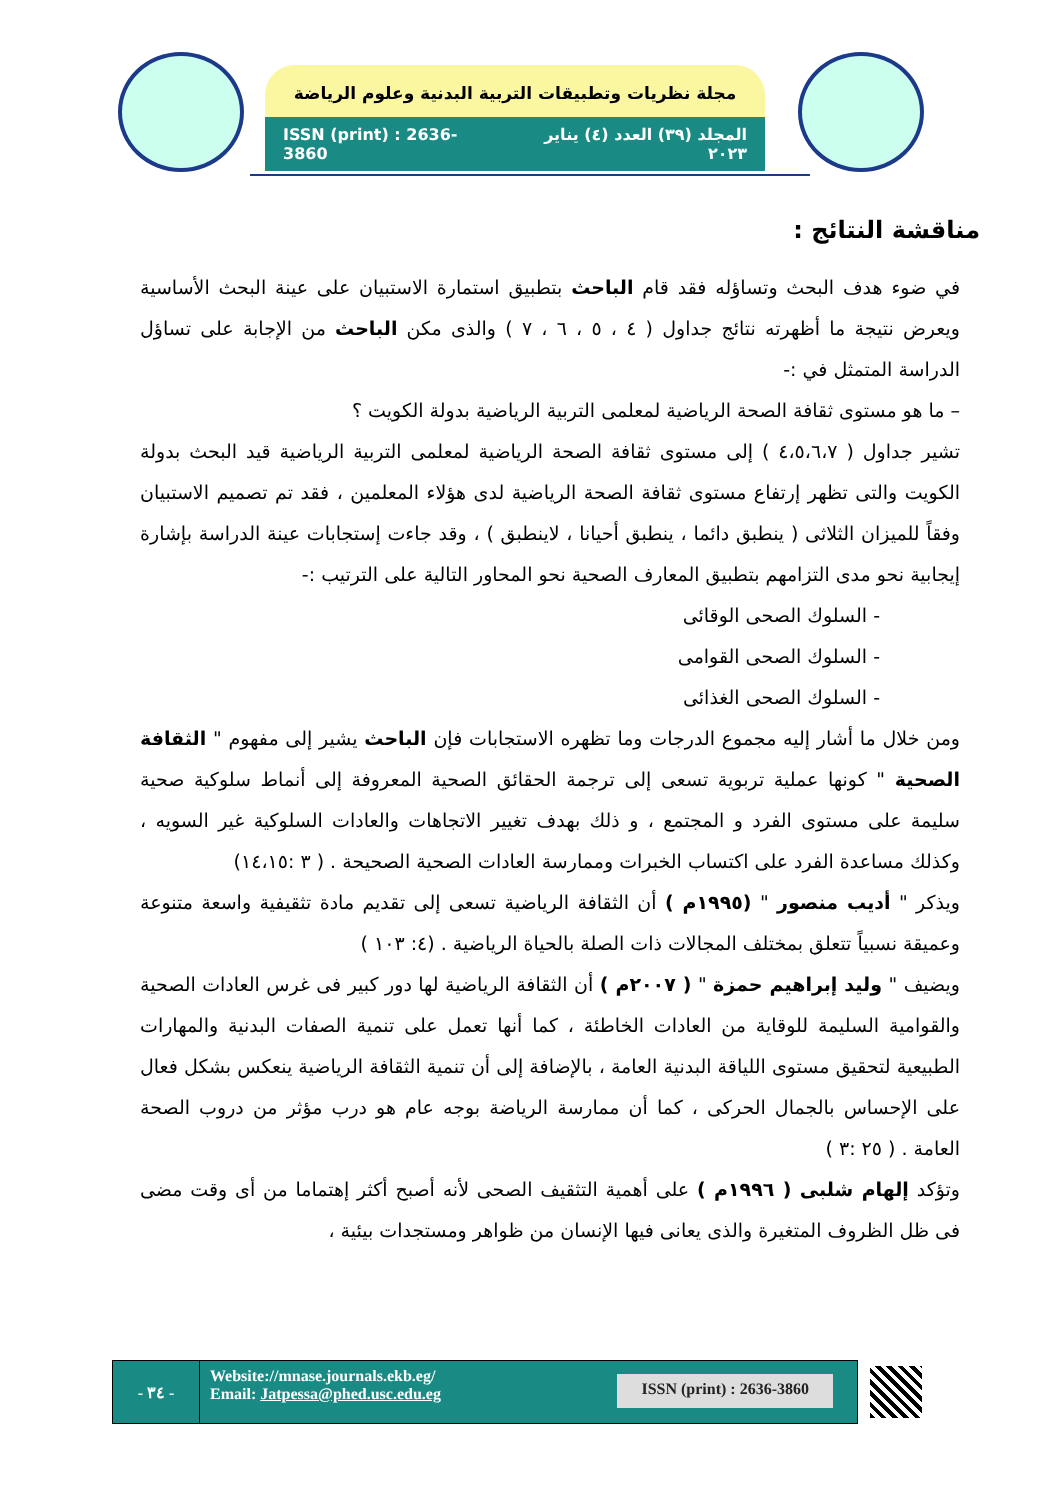مجلة نظريات وتطبيقات التربية البدنية وعلوم الرياضة
ISSN (print) : 2636-3860 المجلد (٣٩) العدد (٤) يناير ٢٠٢٣
مناقشة النتائج :
في ضوء هدف البحث وتساؤله فقد قام الباحث بتطبيق استمارة الاستبيان على عينة البحث الأساسية ويعرض نتيجة ما أظهرته نتائج جداول ( ٤ ، ٥ ، ٦ ، ٧ ) والذى مكن الباحث من الإجابة على تساؤل الدراسة المتمثل في :-
– ما هو مستوى ثقافة الصحة الرياضية لمعلمى التربية الرياضية بدولة الكويت ؟
تشير جداول ( ٤،٥،٦،٧ ) إلى مستوى ثقافة الصحة الرياضية لمعلمى التربية الرياضية قيد البحث بدولة الكويت والتى تظهر إرتفاع مستوى ثقافة الصحة الرياضية لدى هؤلاء المعلمين ، فقد تم تصميم الاستبيان وفقاً للميزان الثلاثى ( ينطبق دائما ، ينطبق أحيانا ، لاينطبق ) ، وقد جاءت إستجابات عينة الدراسة بإشارة إيجابية نحو مدى التزامهم بتطبيق المعارف الصحية نحو المحاور التالية على الترتيب :-
- السلوك الصحى الوقائى
- السلوك الصحى القوامى
- السلوك الصحى الغذائى
ومن خلال ما أشار إليه مجموع الدرجات وما تظهره الاستجابات فإن الباحث يشير إلى مفهوم " الثقافة الصحية " كونها عملية تربوية تسعى إلى ترجمة الحقائق الصحية المعروفة إلى أنماط سلوكية صحية سليمة على مستوى الفرد و المجتمع ، و ذلك بهدف تغيير الاتجاهات والعادات السلوكية غير السويه ، وكذلك مساعدة الفرد على اكتساب الخبرات وممارسة العادات الصحية الصحيحة . ( ٣ :١٤،١٥)
ويذكر " أديب منصور " (١٩٩٥م ) أن الثقافة الرياضية تسعى إلى تقديم مادة تثقيفية واسعة متنوعة وعميقة نسبياً تتعلق بمختلف المجالات ذات الصلة بالحياة الرياضية . (٤: ١٠٣ )
ويضيف " وليد إبراهيم حمزة " ( ٢٠٠٧م ) أن الثقافة الرياضية لها دور كبير فى غرس العادات الصحية والقوامية السليمة للوقاية من العادات الخاطئة ، كما أنها تعمل على تنمية الصفات البدنية والمهارات الطبيعية لتحقيق مستوى اللياقة البدنية العامة ، بالإضافة إلى أن تنمية الثقافة الرياضية ينعكس بشكل فعال على الإحساس بالجمال الحركى ، كما أن ممارسة الرياضة بوجه عام هو درب مؤثر من دروب الصحة العامة . ( ٢٥ :٣ )
وتؤكد إلهام شلبى ( ١٩٩٦م ) على أهمية التثقيف الصحى لأنه أصبح أكثر إهتماما من أى وقت مضى فى ظل الظروف المتغيرة والذى يعانى فيها الإنسان من ظواهر ومستجدات بيئية ،
- ٣٤ -
Website://mnase.journals.ekb.eg/
Email: Jatpessa@phed.usc.edu.eg
ISSN (print) : 2636-3860